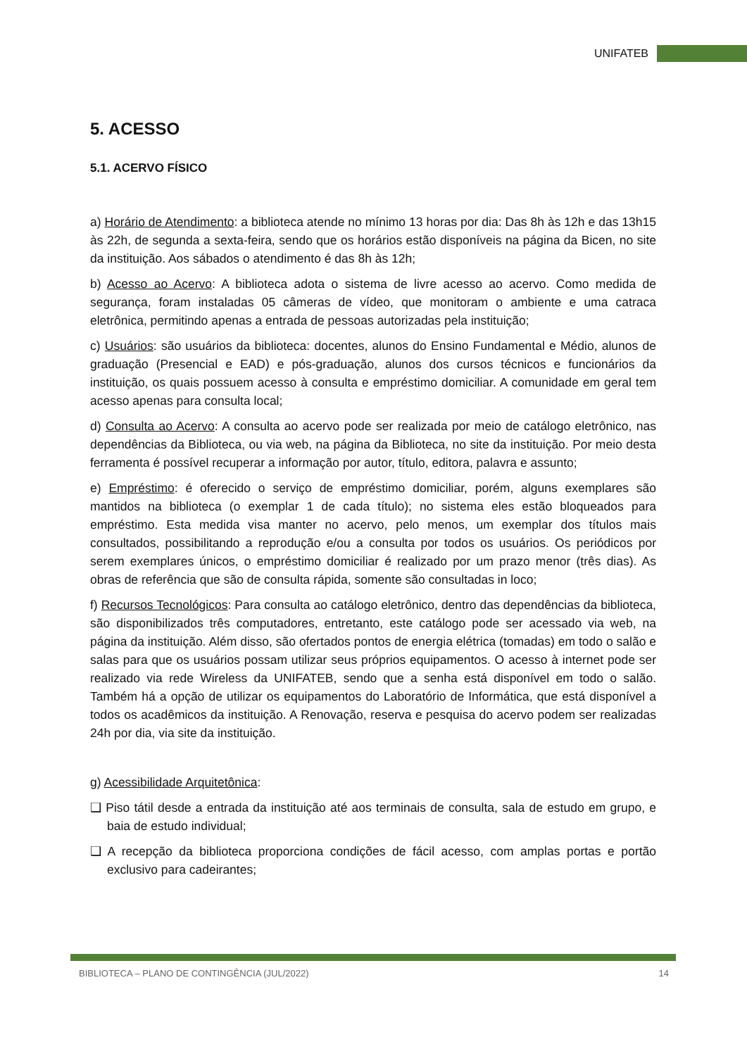UNIFATEB
5. ACESSO
5.1. ACERVO FÍSICO
a) Horário de Atendimento: a biblioteca atende no mínimo 13 horas por dia: Das 8h às 12h e das 13h15 às 22h, de segunda a sexta-feira, sendo que os horários estão disponíveis na página da Bicen, no site da instituição. Aos sábados o atendimento é das 8h às 12h;
b) Acesso ao Acervo: A biblioteca adota o sistema de livre acesso ao acervo. Como medida de segurança, foram instaladas 05 câmeras de vídeo, que monitoram o ambiente e uma catraca eletrônica, permitindo apenas a entrada de pessoas autorizadas pela instituição;
c) Usuários: são usuários da biblioteca: docentes, alunos do Ensino Fundamental e Médio, alunos de graduação (Presencial e EAD) e pós-graduação, alunos dos cursos técnicos e funcionários da instituição, os quais possuem acesso à consulta e empréstimo domiciliar. A comunidade em geral tem acesso apenas para consulta local;
d) Consulta ao Acervo: A consulta ao acervo pode ser realizada por meio de catálogo eletrônico, nas dependências da Biblioteca, ou via web, na página da Biblioteca, no site da instituição. Por meio desta ferramenta é possível recuperar a informação por autor, título, editora, palavra e assunto;
e) Empréstimo: é oferecido o serviço de empréstimo domiciliar, porém, alguns exemplares são mantidos na biblioteca (o exemplar 1 de cada título); no sistema eles estão bloqueados para empréstimo. Esta medida visa manter no acervo, pelo menos, um exemplar dos títulos mais consultados, possibilitando a reprodução e/ou a consulta por todos os usuários. Os periódicos por serem exemplares únicos, o empréstimo domiciliar é realizado por um prazo menor (três dias). As obras de referência que são de consulta rápida, somente são consultadas in loco;
f) Recursos Tecnológicos: Para consulta ao catálogo eletrônico, dentro das dependências da biblioteca, são disponibilizados três computadores, entretanto, este catálogo pode ser acessado via web, na página da instituição. Além disso, são ofertados pontos de energia elétrica (tomadas) em todo o salão e salas para que os usuários possam utilizar seus próprios equipamentos. O acesso à internet pode ser realizado via rede Wireless da UNIFATEB, sendo que a senha está disponível em todo o salão. Também há a opção de utilizar os equipamentos do Laboratório de Informática, que está disponível a todos os acadêmicos da instituição. A Renovação, reserva e pesquisa do acervo podem ser realizadas 24h por dia, via site da instituição.
g) Acessibilidade Arquitetônica:
❑ Piso tátil desde a entrada da instituição até aos terminais de consulta, sala de estudo em grupo, e baia de estudo individual;
❑ A recepção da biblioteca proporciona condições de fácil acesso, com amplas portas e portão exclusivo para cadeirantes;
BIBLIOTECA – PLANO DE CONTINGÊNCIA (JUL/2022) 14